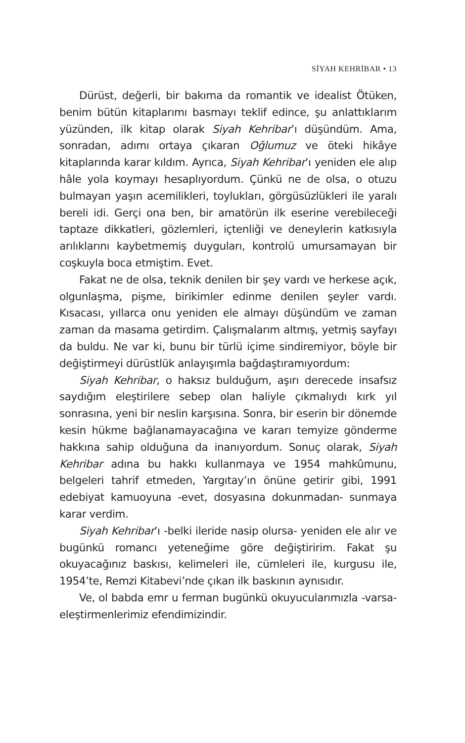SİYAH KEHRİBAR • 13
Dürüst, değerli, bir bakıma da romantik ve idealist Ötüken, benim bütün kitaplarımı basmayı teklif edince, şu anlattıklarım yüzünden, ilk kitap olarak Siyah Kehribar’ı düşündüm. Ama, sonradan, adımı ortaya çıkaran Oğlumuz ve öteki hikâye kitaplarında karar kıldım. Ayrıca, Siyah Kehribar’ı yeniden ele alıp hâle yola koymayı hesaplıyordum. Çünkü ne de olsa, o otuzu bulmayan yaşın acemilikleri, toylukları, görgüsüzlükleri ile yaralı bereli idi. Gerçi ona ben, bir amatörün ilk eserine verebileceği taptaze dikkatleri, gözlemleri, içtenliği ve deneylerin katkısıyla arılıklarını kaybetmemiş duyguları, kontrolü umursamayan bir coşkuyla boca etmiştim. Evet.
Fakat ne de olsa, teknik denilen bir şey vardı ve herkese açık, olgunlaşma, pişme, birikimler edinme denilen şeyler vardı. Kısacası, yıllarca onu yeniden ele almayı düşündüm ve zaman zaman da masama getirdim. Çalışmalarım altmış, yetmiş sayfayı da buldu. Ne var ki, bunu bir türlü içime sindiremiyor, böyle bir değiştirmeyi dürüstlük anlayışımla bağdaştıramıyordum:
Siyah Kehribar, o haksız bulduğum, aşırı derecede insafsız saydığım eleştirilere sebep olan haliyle çıkmalıydı kırk yıl sonrasına, yeni bir neslin karşısına. Sonra, bir eserin bir dönemde kesin hükme bağlanamayacağına ve kararı temyize gönderme hakkına sahip olduğuna da inanıyordum. Sonuç olarak, Siyah Kehribar adına bu hakkı kullanmaya ve 1954 mahkûmunu, belgeleri tahrif etmeden, Yargıtay’ın önüne getirir gibi, 1991 edebiyat kamuoyuna -evet, dosyasına dokunmadan- sunmaya karar verdim.
Siyah Kehribar’ı -belki ileride nasip olursa- yeniden ele alır ve bugünkü romancı yeteneğime göre değiştiririm. Fakat şu okuyacağınız baskısı, kelimeleri ile, cümleleri ile, kurgusu ile, 1954’te, Remzi Kitabevi’nde çıkan ilk baskının aynısıdır.
Ve, ol babda emr u ferman bugünkü okuyucularımızla -varsa- eleştirmenlerimiz efendimizindir.